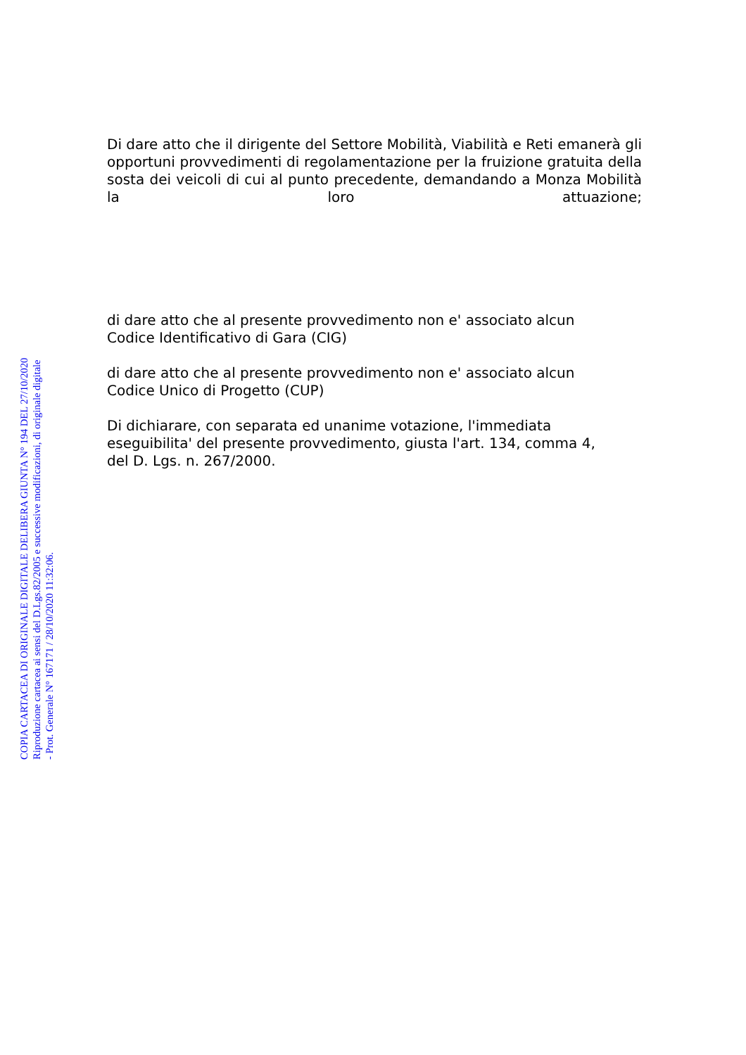Di dare atto che il dirigente del Settore Mobilità, Viabilità e Reti emanerà gli opportuni provvedimenti di regolamentazione per la fruizione gratuita della sosta dei veicoli di cui al punto precedente, demandando a Monza Mobilità la loro attuazione;
di dare atto che al presente provvedimento non e' associato alcun
Codice Identificativo di Gara (CIG)
di dare atto che al presente provvedimento non e' associato alcun
Codice Unico di Progetto (CUP)
Di dichiarare, con separata ed unanime votazione, l'immediata
eseguibilita' del presente provvedimento, giusta l'art. 134, comma 4,
del D. Lgs. n. 267/2000.
COPIA CARTACEA DI ORIGINALE DIGITALE DELIBERA GIUNTA N° 194 DEL 27/10/2020
Riproduzione cartacea ai sensi del D.Lgs.82/2005 e successive modificazioni, di originale digitale
- Prot. Generale N° 167171 / 28/10/2020 11:32:06.